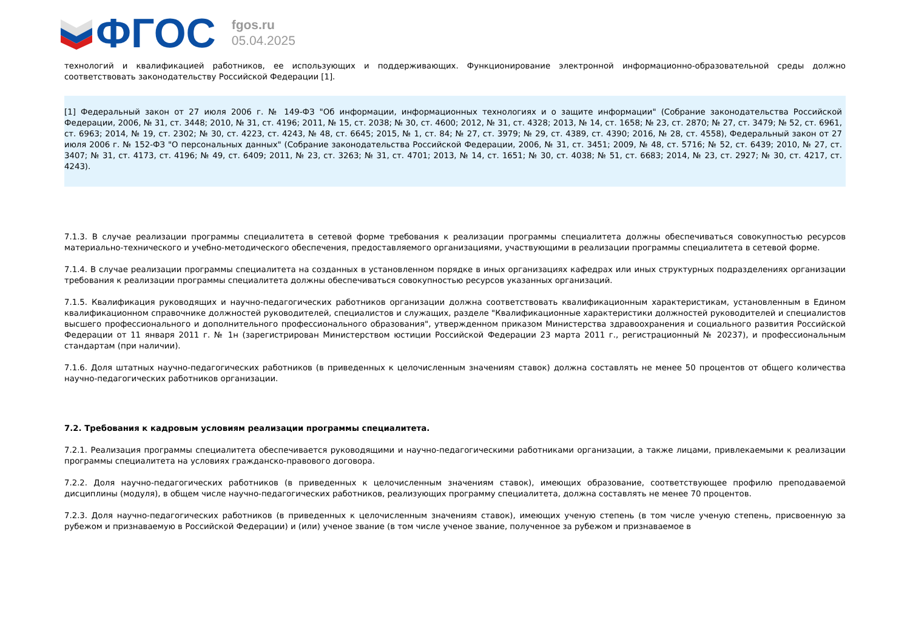ФГОС
fgos.ru
05.04.2025
технологий и квалификацией работников, ее использующих и поддерживающих. Функционирование электронной информационно-образовательной среды должно соответствовать законодательству Российской Федерации [1].
[1] Федеральный закон от 27 июля 2006 г. № 149-ФЗ "Об информации, информационных технологиях и о защите информации" (Собрание законодательства Российской Федерации, 2006, № 31, ст. 3448; 2010, № 31, ст. 4196; 2011, № 15, ст. 2038; № 30, ст. 4600; 2012, № 31, ст. 4328; 2013, № 14, ст. 1658; № 23, ст. 2870; № 27, ст. 3479; № 52, ст. 6961, ст. 6963; 2014, № 19, ст. 2302; № 30, ст. 4223, ст. 4243, № 48, ст. 6645; 2015, № 1, ст. 84; № 27, ст. 3979; № 29, ст. 4389, ст. 4390; 2016, № 28, ст. 4558), Федеральный закон от 27 июля 2006 г. № 152-ФЗ "О персональных данных" (Собрание законодательства Российской Федерации, 2006, № 31, ст. 3451; 2009, № 48, ст. 5716; № 52, ст. 6439; 2010, № 27, ст. 3407; № 31, ст. 4173, ст. 4196; № 49, ст. 6409; 2011, № 23, ст. 3263; № 31, ст. 4701; 2013, № 14, ст. 1651; № 30, ст. 4038; № 51, ст. 6683; 2014, № 23, ст. 2927; № 30, ст. 4217, ст. 4243).
7.1.3. В случае реализации программы специалитета в сетевой форме требования к реализации программы специалитета должны обеспечиваться совокупностью ресурсов материально-технического и учебно-методического обеспечения, предоставляемого организациями, участвующими в реализации программы специалитета в сетевой форме.
7.1.4. В случае реализации программы специалитета на созданных в установленном порядке в иных организациях кафедрах или иных структурных подразделениях организации требования к реализации программы специалитета должны обеспечиваться совокупностью ресурсов указанных организаций.
7.1.5. Квалификация руководящих и научно-педагогических работников организации должна соответствовать квалификационным характеристикам, установленным в Едином квалификационном справочнике должностей руководителей, специалистов и служащих, разделе "Квалификационные характеристики должностей руководителей и специалистов высшего профессионального и дополнительного профессионального образования", утвержденном приказом Министерства здравоохранения и социального развития Российской Федерации от 11 января 2011 г. № 1н (зарегистрирован Министерством юстиции Российской Федерации 23 марта 2011 г., регистрационный № 20237), и профессиональным стандартам (при наличии).
7.1.6. Доля штатных научно-педагогических работников (в приведенных к целочисленным значениям ставок) должна составлять не менее 50 процентов от общего количества научно-педагогических работников организации.
7.2. Требования к кадровым условиям реализации программы специалитета.
7.2.1. Реализация программы специалитета обеспечивается руководящими и научно-педагогическими работниками организации, а также лицами, привлекаемыми к реализации программы специалитета на условиях гражданско-правового договора.
7.2.2. Доля научно-педагогических работников (в приведенных к целочисленным значениям ставок), имеющих образование, соответствующее профилю преподаваемой дисциплины (модуля), в общем числе научно-педагогических работников, реализующих программу специалитета, должна составлять не менее 70 процентов.
7.2.3. Доля научно-педагогических работников (в приведенных к целочисленным значениям ставок), имеющих ученую степень (в том числе ученую степень, присвоенную за рубежом и признаваемую в Российской Федерации) и (или) ученое звание (в том числе ученое звание, полученное за рубежом и признаваемое в